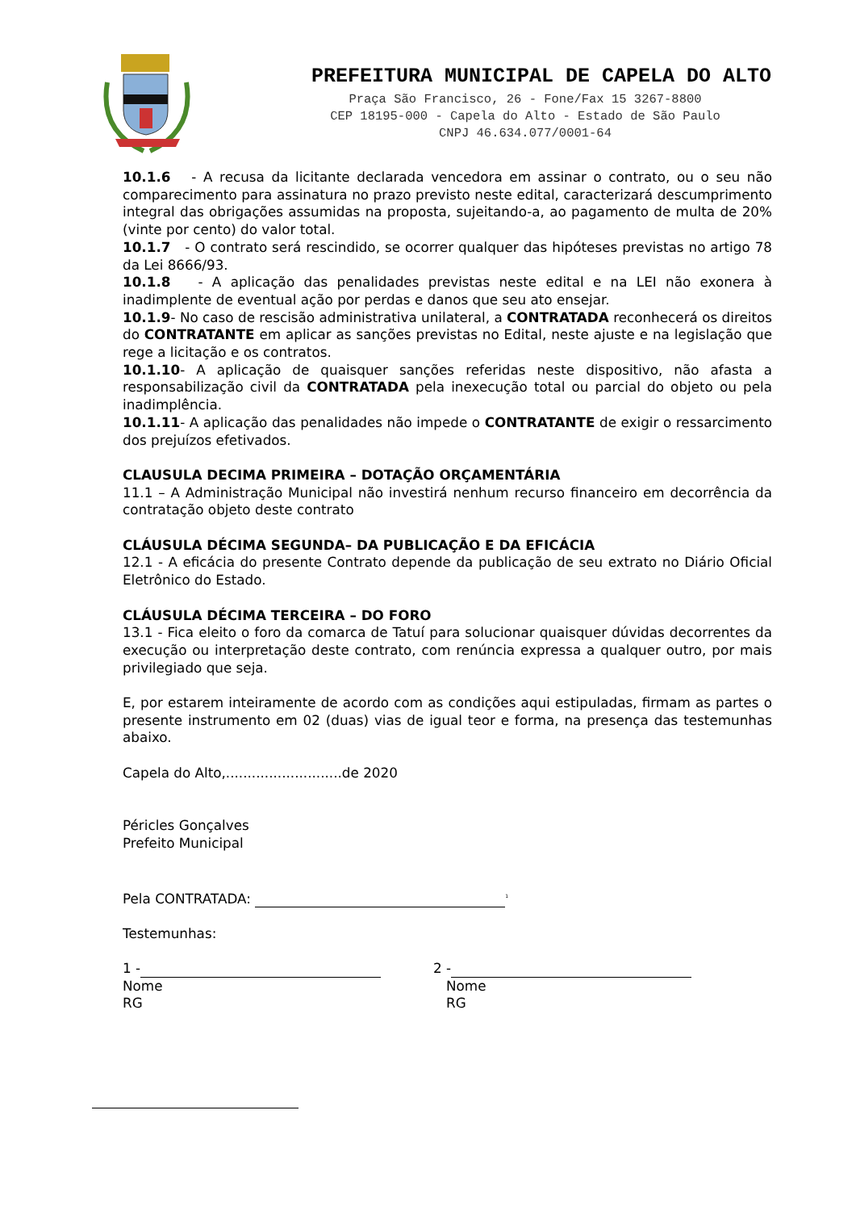PREFEITURA MUNICIPAL DE CAPELA DO ALTO
Praça São Francisco, 26 - Fone/Fax 15 3267-8800
CEP 18195-000 - Capela do Alto - Estado de São Paulo
CNPJ 46.634.077/0001-64
10.1.6 - A recusa da licitante declarada vencedora em assinar o contrato, ou o seu não comparecimento para assinatura no prazo previsto neste edital, caracterizará descumprimento integral das obrigações assumidas na proposta, sujeitando-a, ao pagamento de multa de 20% (vinte por cento) do valor total.
10.1.7 - O contrato será rescindido, se ocorrer qualquer das hipóteses previstas no artigo 78 da Lei 8666/93.
10.1.8 - A aplicação das penalidades previstas neste edital e na LEI não exonera à inadimplente de eventual ação por perdas e danos que seu ato ensejar.
10.1.9- No caso de rescisão administrativa unilateral, a CONTRATADA reconhecerá os direitos do CONTRATANTE em aplicar as sanções previstas no Edital, neste ajuste e na legislação que rege a licitação e os contratos.
10.1.10- A aplicação de quaisquer sanções referidas neste dispositivo, não afasta a responsabilização civil da CONTRATADA pela inexecução total ou parcial do objeto ou pela inadimplência.
10.1.11- A aplicação das penalidades não impede o CONTRATANTE de exigir o ressarcimento dos prejuízos efetivados.
CLAUSULA DECIMA PRIMEIRA – DOTAÇÃO ORÇAMENTÁRIA
11.1 – A Administração Municipal não investirá nenhum recurso financeiro em decorrência da contratação objeto deste contrato
CLÁUSULA DÉCIMA SEGUNDA– DA PUBLICAÇÃO E DA EFICÁCIA
12.1 - A eficácia do presente Contrato depende da publicação de seu extrato no Diário Oficial Eletrônico do Estado.
CLÁUSULA DÉCIMA TERCEIRA – DO FORO
13.1 - Fica eleito o foro da comarca de Tatuí para solucionar quaisquer dúvidas decorrentes da execução ou interpretação deste contrato, com renúncia expressa a qualquer outro, por mais privilegiado que seja.
E, por estarem inteiramente de acordo com as condições aqui estipuladas, firmam as partes o presente instrumento em 02 (duas) vias de igual teor e forma, na presença das testemunhas abaixo.
Capela do Alto,...........................de 2020
Péricles Gonçalves
Prefeito Municipal
Pela CONTRATADA: <sup>1</sup>
Testemunhas:
1 -
Nome
RG
2 -
Nome
RG